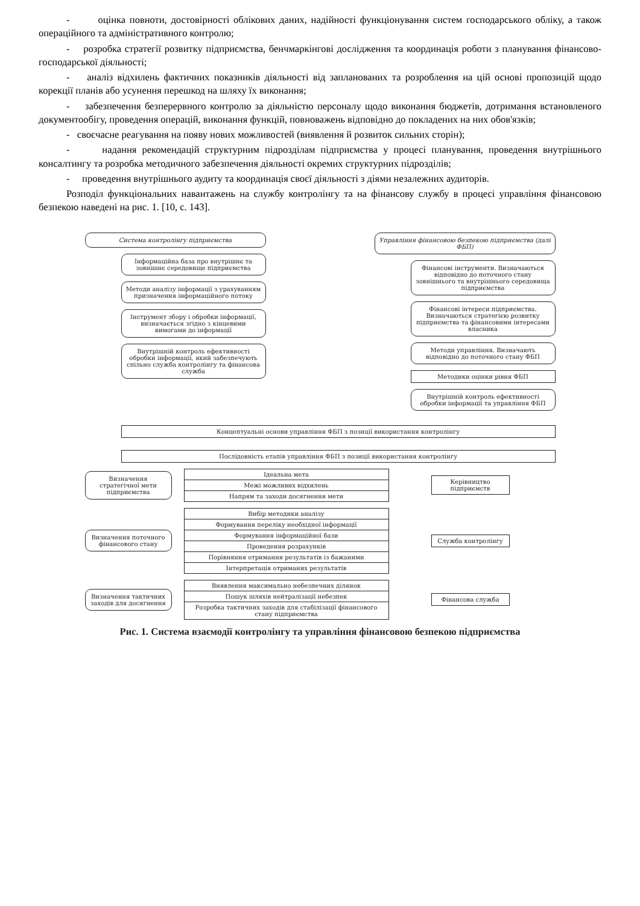- оцінка повноти, достовірності облікових даних, надійності функціонування систем господарського обліку, а також операційного та адміністративного контролю;
- розробка стратегії розвитку підприємства, бенчмаркінгові дослідження та координація роботи з планування фінансово-господарської діяльності;
- аналіз відхилень фактичних показників діяльності від запланованих та розроблення на цій основі пропозицій щодо корекції планів або усунення перешкод на шляху їх виконання;
- забезпечення безперервного контролю за діяльністю персоналу щодо виконання бюджетів, дотримання встановленого документообігу, проведення операцій, виконання функцій, повноважень відповідно до покладених на них обов'язків;
- своєчасне реагування на появу нових можливостей (виявлення й розвиток сильних сторін);
- надання рекомендацій структурним підрозділам підприємства у процесі планування, проведення внутрішнього консалтингу та розробка методичного забезпечення діяльності окремих структурних підрозділів;
- проведення внутрішнього аудиту та координація своєї діяльності з діями незалежних аудиторів.
Розподіл функціональних навантажень на службу контролінгу та на фінансову службу в процесі управління фінансовою безпекою наведені на рис. 1. [10, с. 143].
Система контролінгу підприємства
Інформаційна база про внутрішнє та зовнішнє середовище підприємства
Методи аналізу інформації з урахуванням призначення інформаційного потоку
Інструмент збору і обробки інформації, визначається згідно з кінцевими вимогами до інформації
Внутрішній контроль ефективності обробки інформації, який забезпечують спільно служба контролінгу та фінансова служба
Управління фінансовою безпекою підприємства (далі ФБП)
Фінансові інструменти. Визначаються відповідно до поточного стану зовнішнього та внутрішнього середовища підприємства
Фінансові інтереси підприємства. Визначаються стратегією розвитку підприємства та фінансовими інтересами власника
Методи управління. Визначають відповідно до поточного стану ФБП
Методики оцінки рівня ФБП
Внутрішній контроль ефективності обробки інформації та управління ФБП
Концептуальні основи управління ФБП з позиції використання контролінгу
Послідовність етапів управління ФБП з позиції використання контролінгу
Визначення стратегічної мети підприємства
Ідеальна мета
Межі можливих відхилень
Напрям та заходи досягнення мети
Керівництво підприємств
Визначення поточного фінансового стану
Вибір методики аналізу
Формування переліку необхідної інформації
Формування інформаційної бази
Проведення розрахунків
Порівняння отримання результатів із бажаними
Інтерпретація отриманих результатів
Служба контролінгу
Визначення тактичних заходів для досягнення
Виявлення максимально небезпечних ділянок
Пошук шляхів нейтралізації небезпек
Розробка тактичних заходів для стабілізації фінансового стану підприємства
Фінансова служба
Рис. 1. Система взаємодії контролінгу та управління фінансовою безпекою підприємства